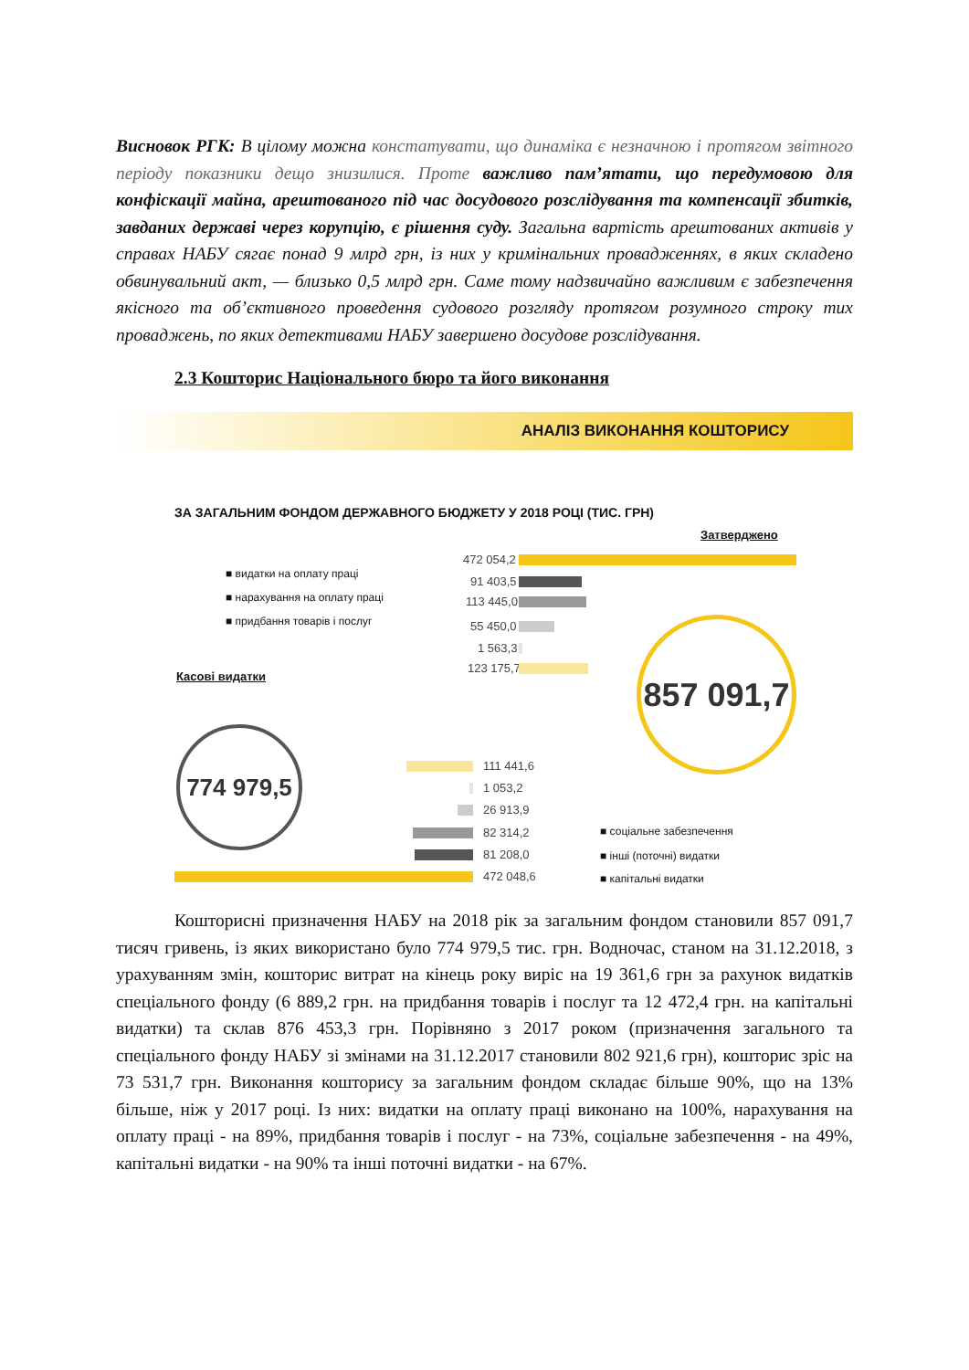Висновок РГК: В цілому можна констатувати, що динаміка є незначною і протягом звітного періоду показники дещо знизилися. Проте важливо пам’ятати, що передумовою для конфіскації майна, арештованого під час досудового розслідування та компенсації збитків, завданих державі через корупцію, є рішення суду. Загальна вартість арештованих активів у справах НАБУ сягає понад 9 млрд грн, із них у кримінальних провадженнях, в яких складено обвинувальний акт, — близько 0,5 млрд грн. Саме тому надзвичайно важливим є забезпечення якісного та об’єктивного проведення судового розгляду протягом розумного строку тих проваджень, по яких детективами НАБУ завершено досудове розслідування.
2.3 Кошторис Національного бюро та його виконання
АНАЛІЗ ВИКОНАННЯ КОШТОРИСУ
ЗА ЗАГАЛЬНИМ ФОНДОМ ДЕРЖАВНОГО БЮДЖЕТУ У 2018 РОЦІ (ТИС. ГРН)
Затверджено
■ видатки на оплату праці
■ нарахування на оплату праці
■ придбання товарів і послуг
472 054,2
91 403,5
113 445,0
55 450,0
1 563,3
123 175,7
857 091,7
Касові видатки
774 979,5
111 441,6
1 053,2
26 913,9
82 314,2
81 208,0
472 048,6
■ соціальне забезпечення
■ інші (поточні) видатки
■ капітальні видатки
Кошторисні призначення НАБУ на 2018 рік за загальним фондом становили 857 091,7 тисяч гривень, із яких використано було 774 979,5 тис. грн. Водночас, станом на 31.12.2018, з урахуванням змін, кошторис витрат на кінець року виріс на 19 361,6 грн за рахунок видатків спеціального фонду (6 889,2 грн. на придбання товарів і послуг та 12 472,4 грн. на капітальні видатки) та склав 876 453,3 грн. Порівняно з 2017 роком (призначення загального та спеціального фонду НАБУ зі змінами на 31.12.2017 становили 802 921,6 грн), кошторис зріс на 73 531,7 грн. Виконання кошторису за загальним фондом складає більше 90%, що на 13% більше, ніж у 2017 році. Із них: видатки на оплату праці виконано на 100%, нарахування на оплату праці - на 89%, придбання товарів і послуг - на 73%, соціальне забезпечення - на 49%, капітальні видатки - на 90% та інші поточні видатки - на 67%.